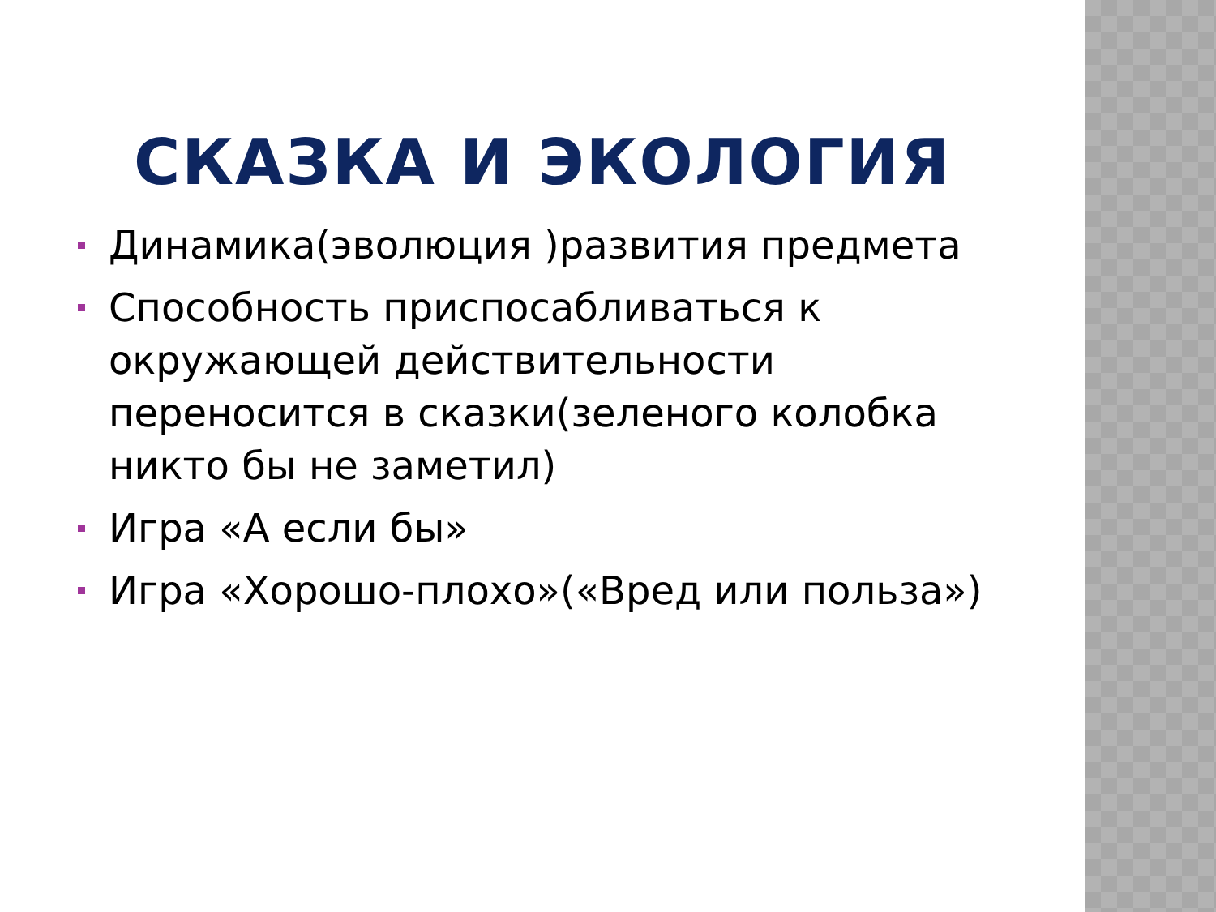СКАЗКА И ЭКОЛОГИЯ
Динамика(эволюция )развития предмета
Способность приспосабливаться к окружающей действительности переносится в сказки(зеленого колобка никто бы не заметил)
Игра «А если бы»
Игра «Хорошо-плохо»(«Вред или польза»)